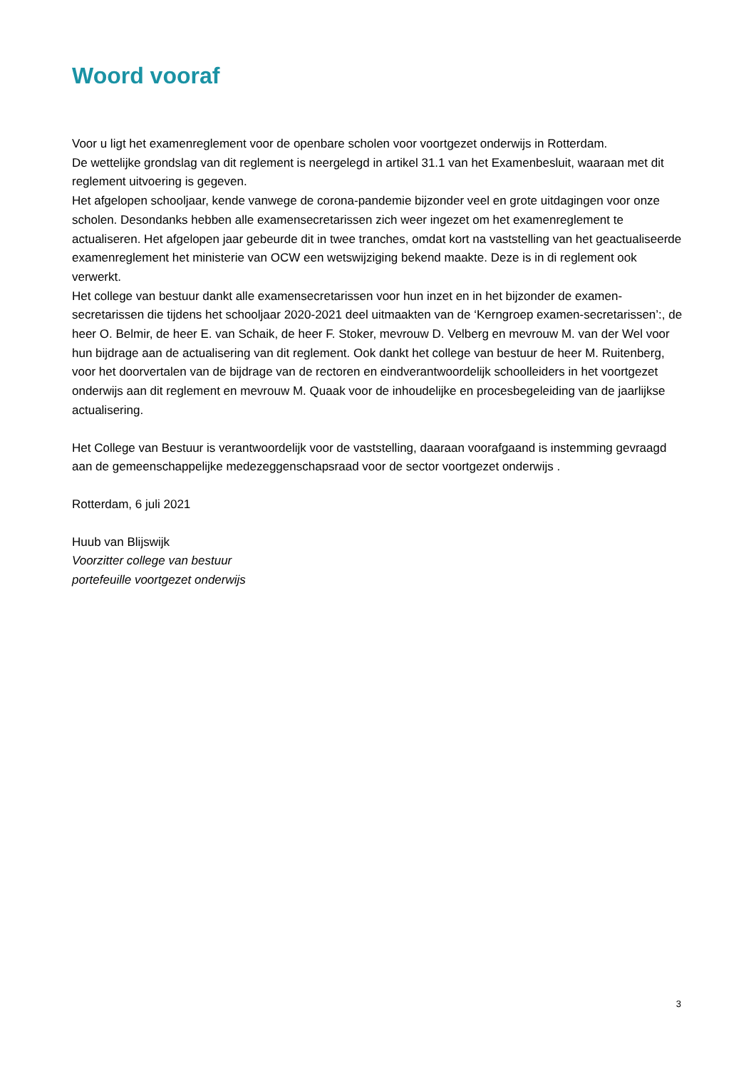Woord vooraf
Voor u ligt het examenreglement voor de openbare scholen voor voortgezet onderwijs in Rotterdam.
De wettelijke grondslag van dit reglement is neergelegd in artikel 31.1 van het Examenbesluit, waaraan met dit reglement uitvoering is gegeven.
Het afgelopen schooljaar, kende vanwege de corona-pandemie bijzonder veel en grote uitdagingen voor onze scholen. Desondanks hebben alle examensecretarissen zich weer ingezet om het examenreglement te actualiseren. Het afgelopen jaar gebeurde dit in twee tranches, omdat kort na vaststelling van het geactualiseerde examenreglement het ministerie van OCW een wetswijziging bekend maakte. Deze is in di reglement ook verwerkt.
Het college van bestuur dankt alle examensecretarissen voor hun inzet en in het bijzonder de examen-secretarissen die tijdens het schooljaar 2020-2021 deel uitmaakten van de ‘Kerngroep examen-secretarissen’:, de heer O. Belmir, de heer E. van Schaik, de heer F. Stoker, mevrouw D. Velberg en mevrouw M. van der Wel voor hun bijdrage aan de actualisering van dit reglement. Ook dankt het college van bestuur de heer M. Ruitenberg, voor het doorvertalen van de bijdrage van de rectoren en eindverantwoordelijk schoolleiders in het voortgezet onderwijs aan dit reglement en mevrouw M. Quaak voor de inhoudelijke en procesbegeleiding van de jaarlijkse actualisering.
Het College van Bestuur is verantwoordelijk voor de vaststelling, daaraan voorafgaand is instemming gevraagd aan de gemeenschappelijke medezeggenschapsraad voor de sector voortgezet onderwijs .
Rotterdam, 6 juli 2021
Huub van Blijswijk
Voorzitter college van bestuur
portefeuille voortgezet onderwijs
3